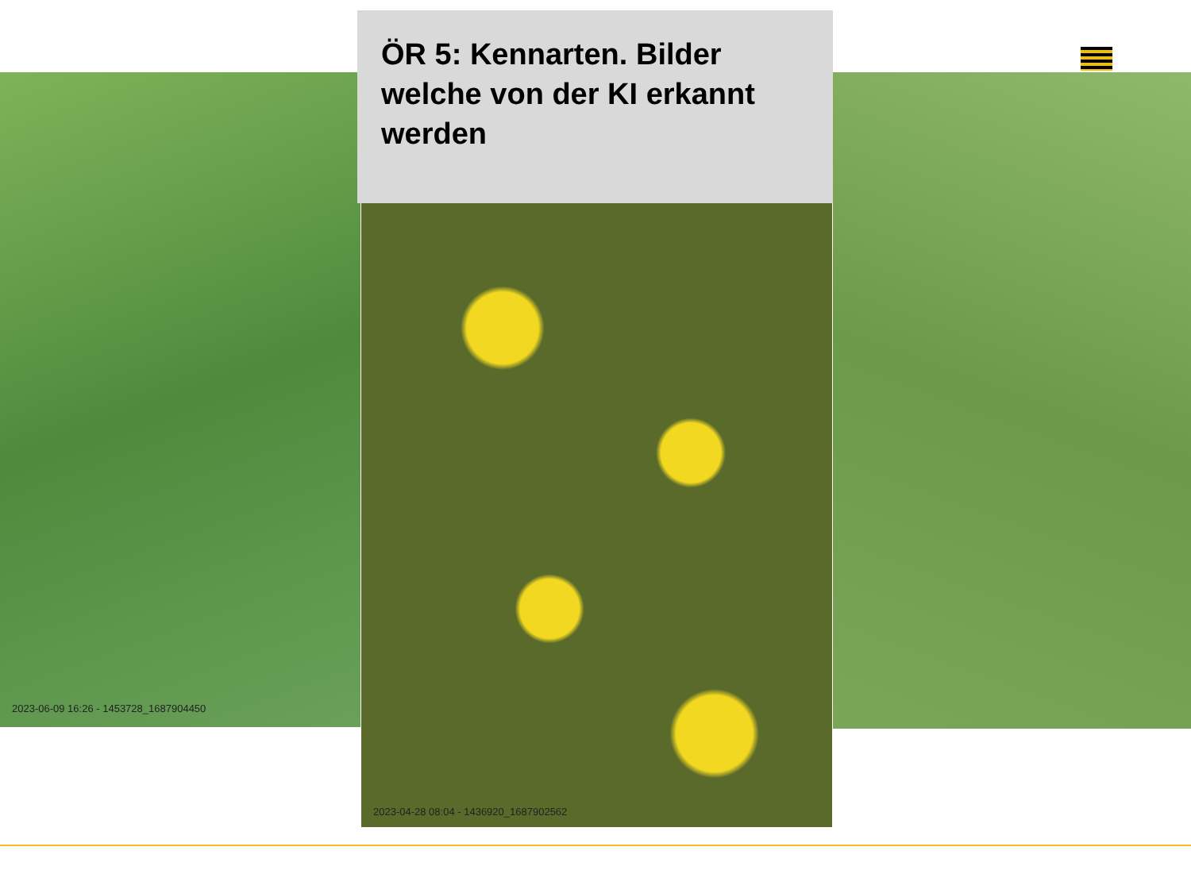ÖR 5: Kennarten. Bilder welche von der KI erkannt werden
2023-06-09 16:26 - 1453728_1687904450
2023-04-28 08:04 - 1436920_1687902562